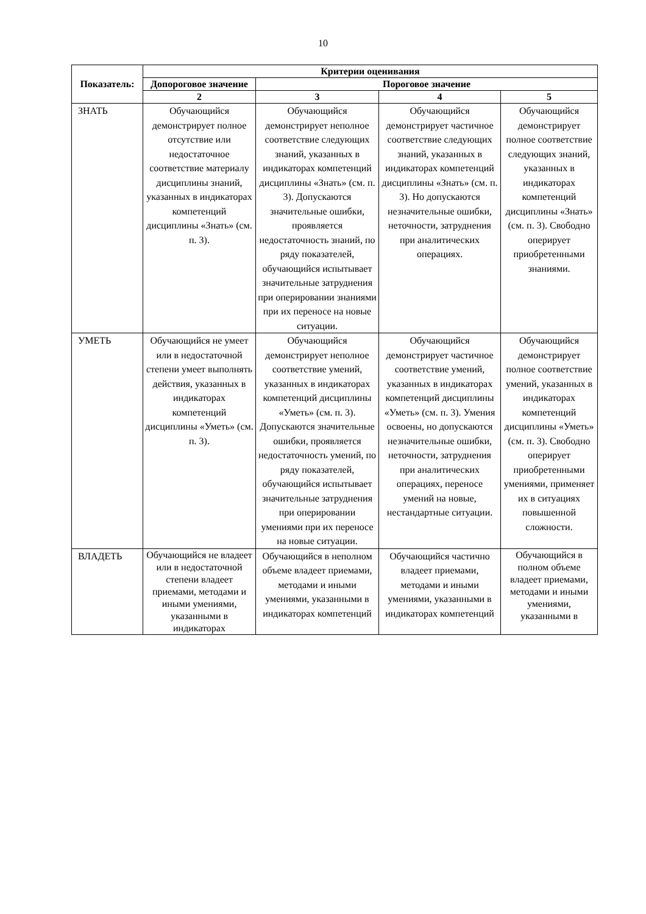10
| Показатель: | Критерии оценивания | | | |
| --- | --- | --- | --- | --- |
| | Допороговое значение | Пороговое значение | | |
| | 2 | 3 | 4 | 5 |
| ЗНАТЬ | Обучающийся демонстрирует полное отсутствие или недостаточное соответствие материалу дисциплины знаний, указанных в индикаторах компетенций дисциплины «Знать» (см. п. 3). | Обучающийся демонстрирует неполное соответствие следующих знаний, указанных в индикаторах компетенций дисциплины «Знать» (см. п. 3). Допускаются значительные ошибки, проявляется недостаточность знаний, по ряду показателей, обучающийся испытывает значительные затруднения при оперировании знаниями при их переносе на новые ситуации. | Обучающийся демонстрирует частичное соответствие следующих знаний, указанных в индикаторах компетенций дисциплины «Знать» (см. п. 3). Но допускаются незначительные ошибки, неточности, затруднения при аналитических операциях. | Обучающийся демонстрирует полное соответствие следующих знаний, указанных в индикаторах компетенций дисциплины «Знать» (см. п. 3). Свободно оперирует приобретенными знаниями. |
| УМЕТЬ | Обучающийся не умеет или в недостаточной степени умеет выполнять действия, указанных в индикаторах компетенций дисциплины «Уметь» (см. п. 3). | Обучающийся демонстрирует неполное соответствие умений, указанных в индикаторах компетенций дисциплины «Уметь» (см. п. 3). Допускаются значительные ошибки, проявляется недостаточность умений, по ряду показателей, обучающийся испытывает значительные затруднения при оперировании умениями при их переносе на новые ситуации. | Обучающийся демонстрирует частичное соответствие умений, указанных в индикаторах компетенций дисциплины «Уметь» (см. п. 3). Умения освоены, но допускаются незначительные ошибки, неточности, затруднения при аналитических операциях, переносе умений на новые, нестандартные ситуации. | Обучающийся демонстрирует полное соответствие умений, указанных в индикаторах компетенций дисциплины «Уметь» (см. п. 3). Свободно оперирует приобретенными умениями, применяет их в ситуациях повышенной сложности. |
| ВЛАДЕТЬ | Обучающийся не владеет или в недостаточной степени владеет приемами, методами и иными умениями, указанными в индикаторах | Обучающийся в неполном объеме владеет приемами, методами и иными умениями, указанными в индикаторах компетенций | Обучающийся частично владеет приемами, методами и иными умениями, указанными в индикаторах компетенций | Обучающийся в полном объеме владеет приемами, методами и иными умениями, указанными в |